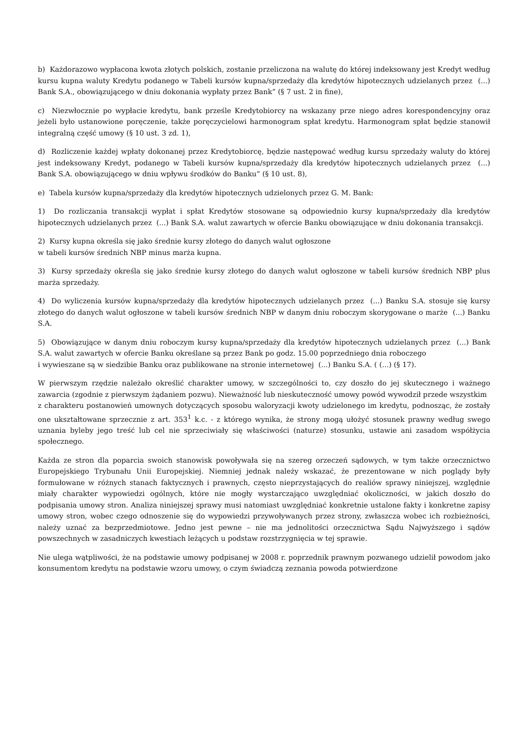b) Każdorazowo wypłacona kwota złotych polskich, zostanie przeliczona na walutę do której indeksowany jest Kredyt według kursu kupna waluty Kredytu podanego w Tabeli kursów kupna/sprzedaży dla kredytów hipotecznych udzielanych przez (...) Bank S.A., obowiązującego w dniu dokonania wypłaty przez Bank” (§ 7 ust. 2 in fine),
c) Niezwłocznie po wypłacie kredytu, bank prześle Kredytobiorcy na wskazany prze niego adres korespondencyjny oraz jeżeli było ustanowione poręczenie, także poręczycielowi harmonogram spłat kredytu. Harmonogram spłat będzie stanowił integralną część umowy (§ 10 ust. 3 zd. 1),
d) Rozliczenie każdej wpłaty dokonanej przez Kredytobiorcę, będzie następować według kursu sprzedaży waluty do której jest indeksowany Kredyt, podanego w Tabeli kursów kupna/sprzedaży dla kredytów hipotecznych udzielanych przez (...) Bank S.A. obowiązującego w dniu wpływu środków do Banku” (§ 10 ust. 8),
e) Tabela kursów kupna/sprzedaży dla kredytów hipotecznych udzielonych przez G. M. Bank:
1) Do rozliczania transakcji wypłat i spłat Kredytów stosowane są odpowiednio kursy kupna/sprzedaży dla kredytów hipotecznych udzielanych przez (...) Bank S.A. walut zawartych w ofercie Banku obowiązujące w dniu dokonania transakcji.
2) Kursy kupna określa się jako średnie kursy złotego do danych walut ogłoszone
w tabeli kursów średnich NBP minus marża kupna.
3) Kursy sprzedaży określa się jako średnie kursy złotego do danych walut ogłoszone w tabeli kursów średnich NBP plus marża sprzedaży.
4) Do wyliczenia kursów kupna/sprzedaży dla kredytów hipotecznych udzielanych przez (...) Banku S.A. stosuje się kursy złotego do danych walut ogłoszone w tabeli kursów średnich NBP w danym dniu roboczym skorygowane o marże (...) Banku S.A.
5) Obowiązujące w danym dniu roboczym kursy kupna/sprzedaży dla kredytów hipotecznych udzielanych przez (...) Bank S.A. walut zawartych w ofercie Banku określane są przez Bank po godz. 15.00 poprzedniego dnia roboczego
i wywieszane są w siedzibie Banku oraz publikowane na stronie internetowej (...) Banku S.A. ( (...) (§ 17).
W pierwszym rzędzie należało określić charakter umowy, w szczególności to, czy doszło do jej skutecznego i ważnego zawarcia (zgodnie z pierwszym żądaniem pozwu). Nieważność lub nieskuteczność umowy powód wywodził przede wszystkim
z charakteru postanowień umownych dotyczących sposobu waloryzacji kwoty udzielonego im kredytu, podnosząc, że zostały one ukształtowane sprzecznie z art. 353<sup>1</sup> k.c. - z którego wynika, że strony mogą ułożyć stosunek prawny według swego uznania byleby jego treść lub cel nie sprzeciwiały się właściwości (naturze) stosunku, ustawie ani zasadom współżycia społecznego.
Każda ze stron dla poparcia swoich stanowisk powoływała się na szereg orzeczeń sądowych, w tym także orzecznictwo Europejskiego Trybunału Unii Europejskiej. Niemniej jednak należy wskazać, że prezentowane w nich poglądy były formułowane w różnych stanach faktycznych i prawnych, często nieprzystających do realiów sprawy niniejszej, względnie miały charakter wypowiedzi ogólnych, które nie mogły wystarczająco uwzględniać okoliczności, w jakich doszło do podpisania umowy stron. Analiza niniejszej sprawy musi natomiast uwzględniać konkretnie ustalone fakty i konkretne zapisy umowy stron, wobec czego odnoszenie się do wypowiedzi przywoływanych przez strony, zwłaszcza wobec ich rozbieżności, należy uznać za bezprzedmiotowe. Jedno jest pewne – nie ma jednolitości orzecznictwa Sądu Najwyższego i sądów powszechnych w zasadniczych kwestiach leżących u podstaw rozstrzygnięcia w tej sprawie.
Nie ulega wątpliwości, że na podstawie umowy podpisanej w 2008 r. poprzednik prawnym pozwanego udzielił powodom jako konsumentom kredytu na podstawie wzoru umowy, o czym świadczą zeznania powoda potwierdzone